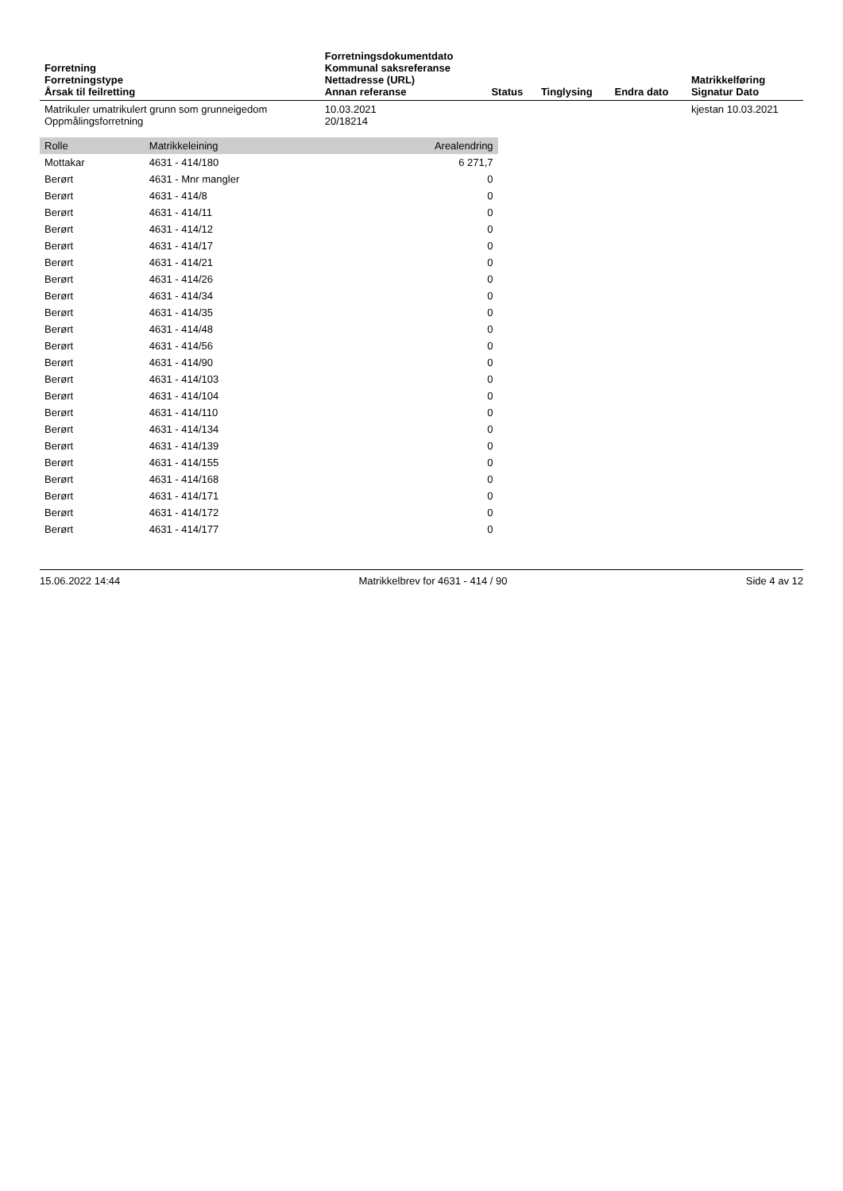| Forretning Forretningstype Årsak til feilretting | Forretningsdokumentdato Kommunal saksreferanse Nettadresse (URL) Annan referanse | Status | Tinglysing | Endra dato | Matrikkelføring Signatur Dato |
| --- | --- | --- | --- | --- | --- |
| Matrikuler umatrikulert grunn som grunneigedom Oppmålingsforretning | 10.03.2021 20/18214 | | | | kjestan 10.03.2021 |
| Rolle | Matrikkeleining | Arealendring |
| --- | --- | --- |
| Mottakar | 4631 - 414/180 | 6 271,7 |
| Berørt | 4631 - Mnr mangler | 0 |
| Berørt | 4631 - 414/8 | 0 |
| Berørt | 4631 - 414/11 | 0 |
| Berørt | 4631 - 414/12 | 0 |
| Berørt | 4631 - 414/17 | 0 |
| Berørt | 4631 - 414/21 | 0 |
| Berørt | 4631 - 414/26 | 0 |
| Berørt | 4631 - 414/34 | 0 |
| Berørt | 4631 - 414/35 | 0 |
| Berørt | 4631 - 414/48 | 0 |
| Berørt | 4631 - 414/56 | 0 |
| Berørt | 4631 - 414/90 | 0 |
| Berørt | 4631 - 414/103 | 0 |
| Berørt | 4631 - 414/104 | 0 |
| Berørt | 4631 - 414/110 | 0 |
| Berørt | 4631 - 414/134 | 0 |
| Berørt | 4631 - 414/139 | 0 |
| Berørt | 4631 - 414/155 | 0 |
| Berørt | 4631 - 414/168 | 0 |
| Berørt | 4631 - 414/171 | 0 |
| Berørt | 4631 - 414/172 | 0 |
| Berørt | 4631 - 414/177 | 0 |
15.06.2022 14:44 Matrikkelbrev for 4631 - 414 / 90 Side 4 av 12